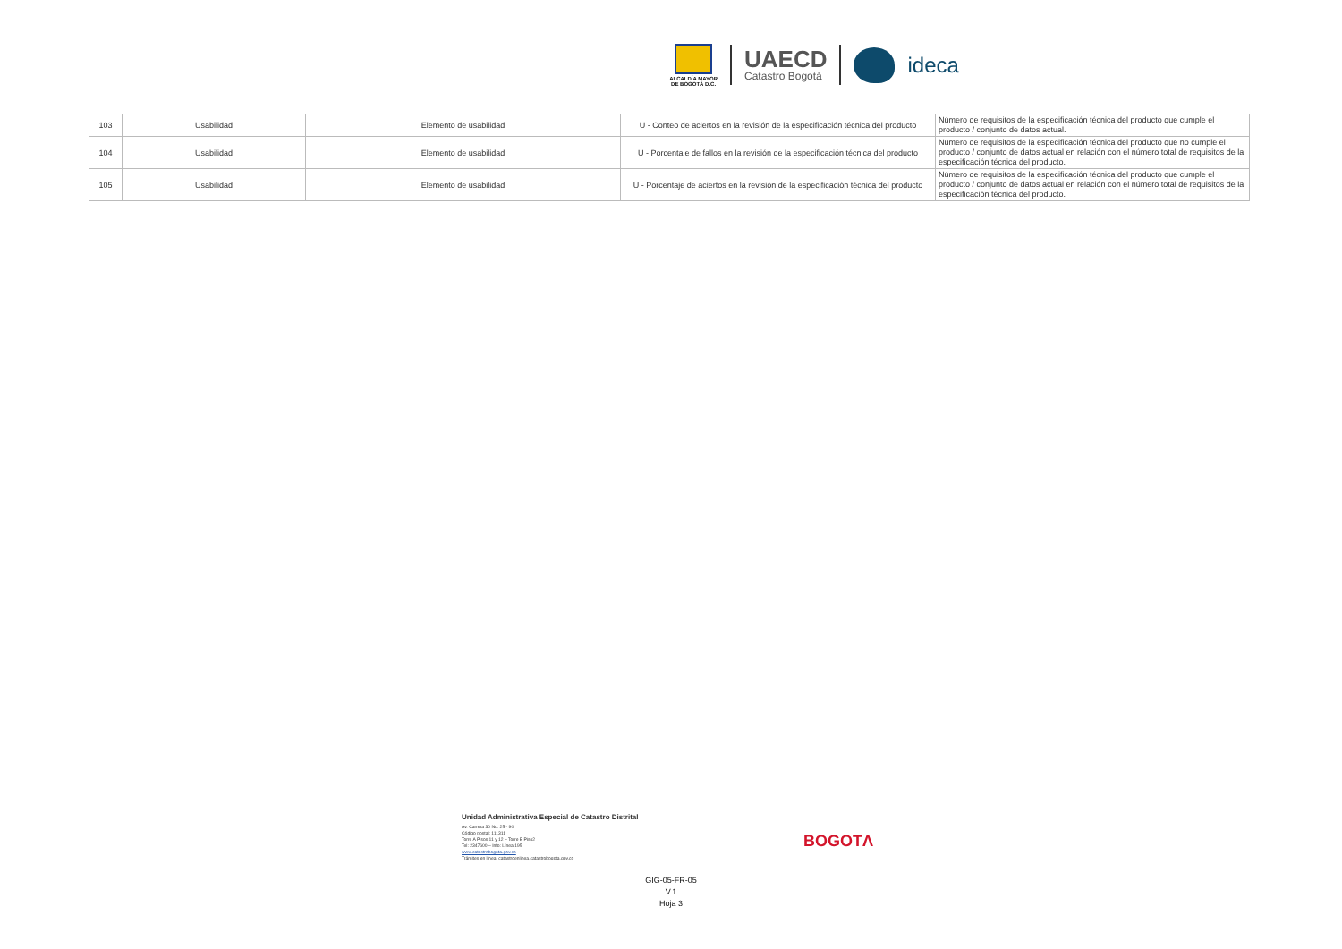ALCALDÍA MAYOR
DE BOGOTÁ D.C.
UAECD
Catastro Bogotá
ideca
| 103 | Usabilidad | Elemento de usabilidad | U - Conteo de aciertos en la revisión de la especificación técnica del producto | Número de requisitos de la especificación técnica del producto que cumple el producto / conjunto de datos actual. |
| 104 | Usabilidad | Elemento de usabilidad | U - Porcentaje de fallos en la revisión de la especificación técnica del producto | Número de requisitos de la especificación técnica del producto que no cumple el producto / conjunto de datos actual en relación con el número total de requisitos de la especificación técnica del producto. |
| 105 | Usabilidad | Elemento de usabilidad | U - Porcentaje de aciertos en la revisión de la especificación técnica del producto | Número de requisitos de la especificación técnica del producto que cumple el producto / conjunto de datos actual en relación con el número total de requisitos de la especificación técnica del producto. |
Unidad Administrativa Especial de Catastro Distrital
Av. Carrera 30 No. 25 - 90
Código postal: 111311
Torre A Pisos 11 y 12 – Torre B Piso2
Tel: 2347600 – Info: Línea 195
www.catastrobogota.gov.co
Trámites en línea: catastroenlinea.catastrobogota.gov.co
BOGOTΛ
GIG-05-FR-05
V.1
Hoja 3